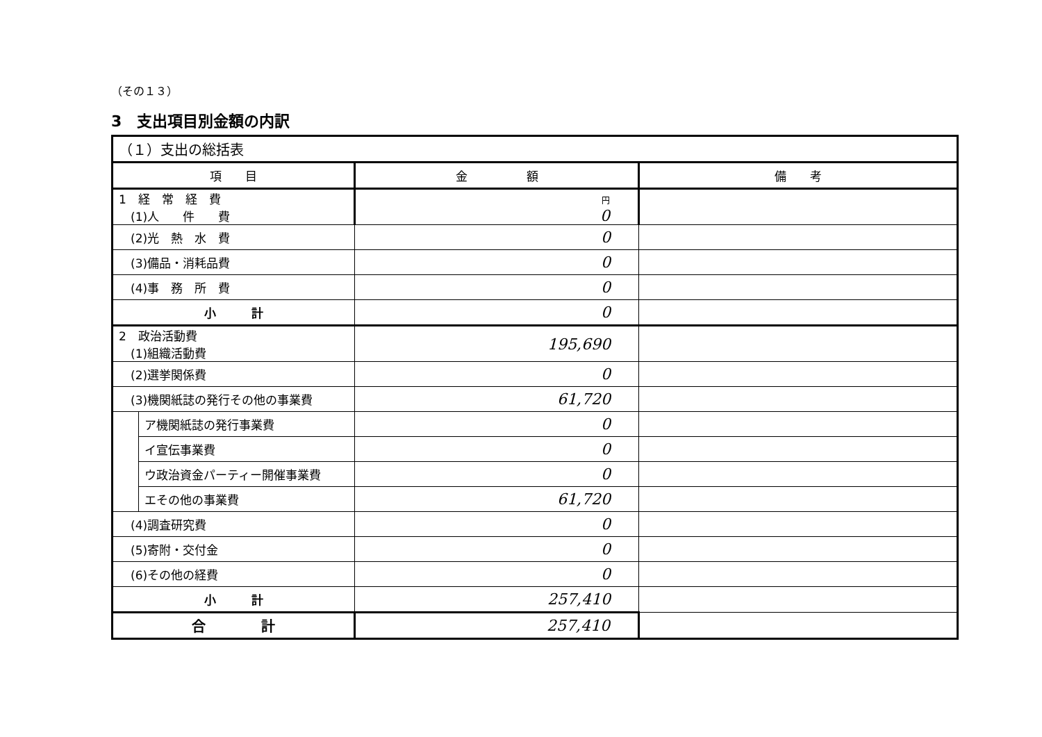（その１３）
3　支出項目別金額の内訳
| （１）支出の総括表 | | | |
| 項 目 | | 金 額 | 備 考 |
| 1 経 常 経 費 (1)人 件 費 | | 円 0 | |
| (2)光 熱 水 費 | | 0 | |
| (3)備品・消耗品費 | | 0 | |
| (4)事 務 所 費 | | 0 | |
| 小 計 | | 0 | |
| 2 政治活動費 (1)組織活動費 | | 195,690 | |
| (2)選挙関係費 | | 0 | |
| (3)機関紙誌の発行その他の事業費 | | 61,720 | |
| | ア機関紙誌の発行事業費 | 0 | |
| | イ宣伝事業費 | 0 | |
| | ウ政治資金パーティー開催事業費 | 0 | |
| | エその他の事業費 | 61,720 | |
| (4)調査研究費 | | 0 | |
| (5)寄附・交付金 | | 0 | |
| (6)その他の経費 | | 0 | |
| 小 計 | | 257,410 | |
| 合 計 | | 257,410 | |